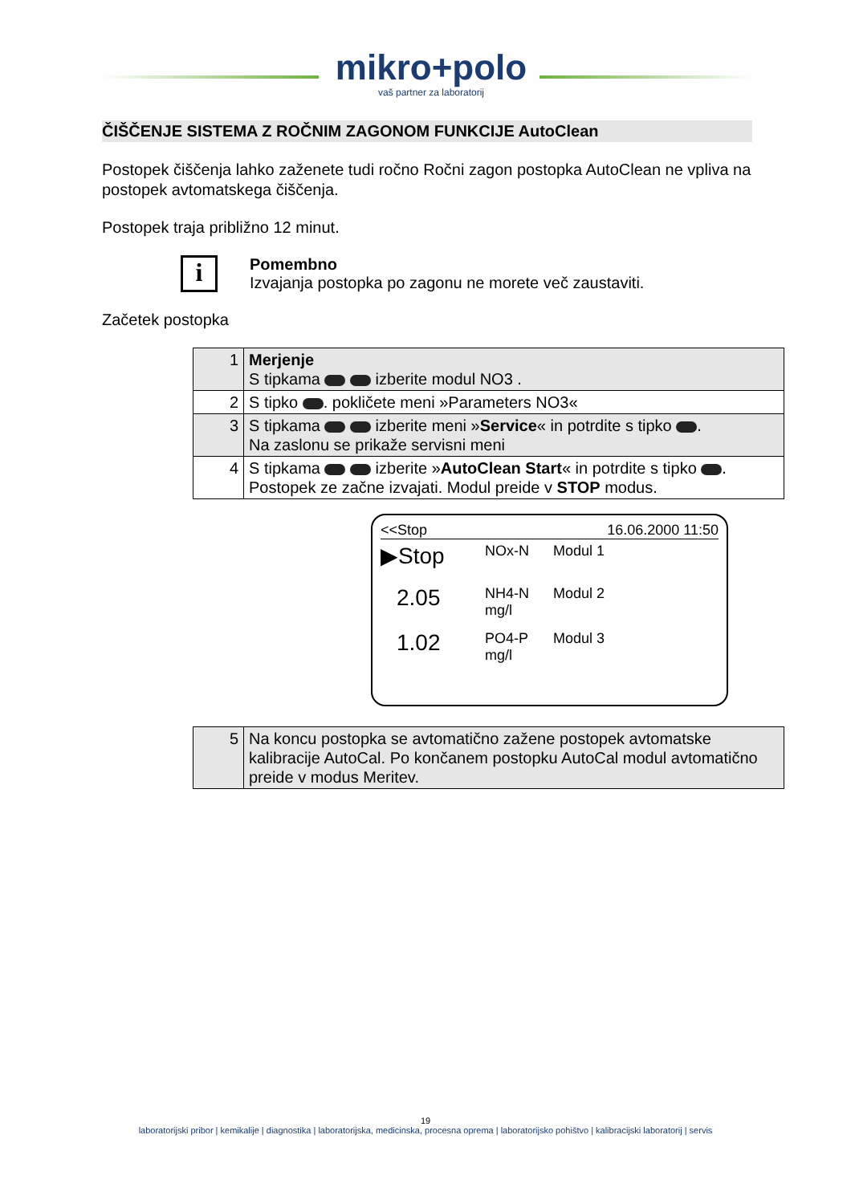mikro+polo
vaš partner za laboratorij
ČIŠČENJE SISTEMA Z ROČNIM ZAGONOM FUNKCIJE AutoClean
Postopek čiščenja lahko zaženete tudi ročno Ročni zagon postopka AutoClean ne vpliva na postopek avtomatskega čiščenja.
Postopek traja približno 12 minut.
i
Pomembno
Izvajanja postopka po zagonu ne morete več zaustaviti.
Začetek postopka
| 1 | Merjenje S tipkama izberite modul NO3 . |
| 2 | S tipko . pokličete meni »Parameters NO3« |
| 3 | S tipkama izberite meni » Service « in potrdite s tipko . Na zaslonu se prikaže servisni meni |
| 4 | S tipkama izberite » AutoClean Start « in potrdite s tipko . Postopek ze začne izvajati. Modul preide v STOP modus. |
<<Stop 16.06.2000 11:50
▶Stop NOx-N Modul 1
2.05 NH4-N mg/l Modul 2
1.02 PO4-P mg/l Modul 3
| 5 | Na koncu postopka se avtomatično zažene postopek avtomatske kalibracije AutoCal. Po končanem postopku AutoCal modul avtomatično preide v modus Meritev. |
19
laboratorijski pribor | kemikalije | diagnostika | laboratorijska, medicinska, procesna oprema | laboratorijsko pohištvo | kalibracijski laboratorij | servis